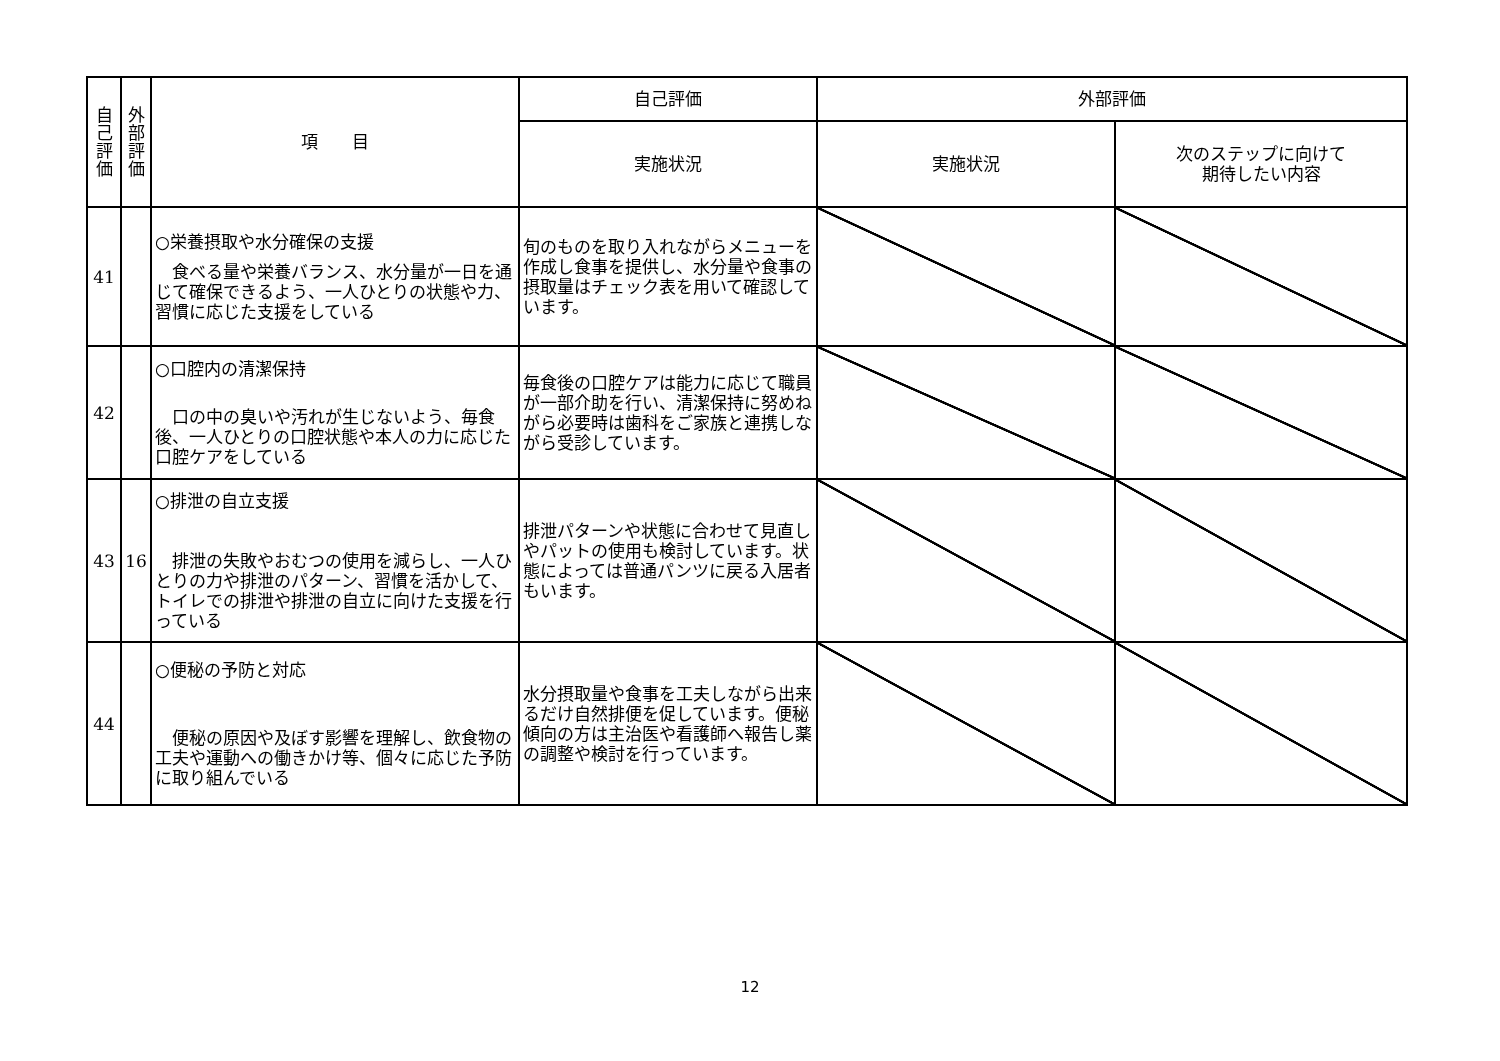| 自 己 評 価 | 外 部 評 価 | 項 目 | 自己評価 | 外部評価 | |
| --- | --- | --- | --- | --- | --- |
| | | | 実施状況 | 実施状況 | 次のステップに向けて 期待したい内容 |
| 41 | | ○栄養摂取や水分確保の支援 食べる量や栄養バランス、水分量が一日を通じて確保できるよう、一人ひとりの状態や力、習慣に応じた支援をしている | 旬のものを取り入れながらメニューを作成し食事を提供し、水分量や食事の摂取量はチェック表を用いて確認しています。 | | |
| 42 | | ○口腔内の清潔保持 口の中の臭いや汚れが生じないよう、毎食後、一人ひとりの口腔状態や本人の力に応じた口腔ケアをしている | 毎食後の口腔ケアは能力に応じて職員が一部介助を行い、清潔保持に努めねがら必要時は歯科をご家族と連携しながら受診しています。 | | |
| 43 | 16 | ○排泄の自立支援 排泄の失敗やおむつの使用を減らし、一人ひとりの力や排泄のパターン、習慣を活かして、トイレでの排泄や排泄の自立に向けた支援を行っている | 排泄パターンや状態に合わせて見直しやパットの使用も検討しています。状態によっては普通パンツに戻る入居者もいます。 | | |
| 44 | | ○便秘の予防と対応 便秘の原因や及ぼす影響を理解し、飲食物の工夫や運動への働きかけ等、個々に応じた予防に取り組んでいる | 水分摂取量や食事を工夫しながら出来るだけ自然排便を促しています。便秘傾向の方は主治医や看護師へ報告し薬の調整や検討を行っています。 | | |
12